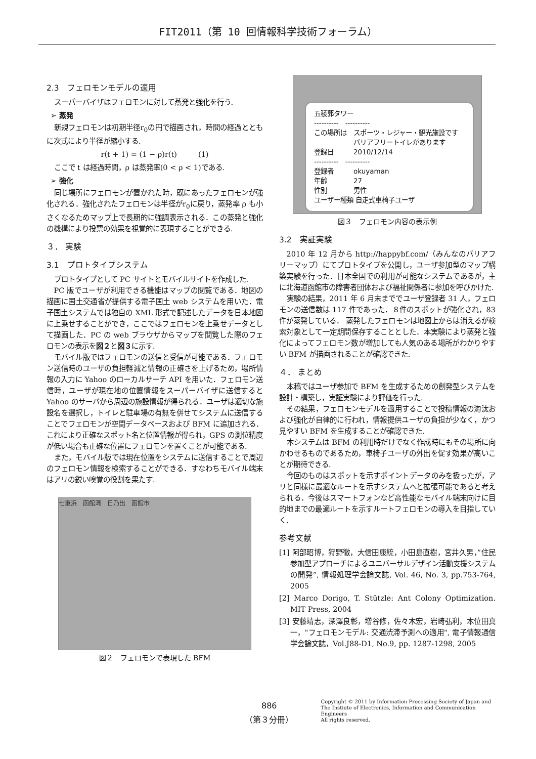FIT2011（第 10 回情報科学技術フォーラム）
2.3　フェロモンモデルの適用
スーパーバイザはフェロモンに対して蒸発と強化を行う.
➢ 蒸発
新規フェロモンは初期半径r<sub>0</sub>の円で描画され，時間の経過とともに次式により半径が縮小する.
r(t + 1) = (1 − ρ)r(t)　　　(1)
ここで t は経過時間，ρ は蒸発率(0 < ρ < 1)である.
➢ 強化
同じ場所にフェロモンが置かれた時，既にあったフェロモンが強化される．強化されたフェロモンは半径がr<sub>0</sub>に戻り，蒸発率 ρ も小さくなるためマップ上で長期的に強調表示される．この蒸発と強化の機構により投票の効果を視覚的に表現することができる.
３． 実験
3.1　プロトタイプシステム
プロトタイプとして PC サイトとモバイルサイトを作成した.
PC 版でユーザが利用できる機能はマップの閲覧である．地図の描画に国土交通省が提供する電子国土 web システムを用いた．電子国土システムでは独自の XML 形式で記述したデータを日本地図に上乗せすることができ，ここではフェロモンを上乗せデータとして描画した．PC の web ブラウザからマップを閲覧した際のフェロモンの表示を図２と図３に示す.
モバイル版ではフェロモンの送信と受信が可能である．フェロモン送信時のユーザの負担軽減と情報の正確さを上げるため，場所情報の入力に Yahoo のローカルサーチ API を用いた．フェロモン送信時，ユーザが現在地の位置情報をスーパーバイザに送信すると Yahoo のサーバから周辺の施設情報が得られる．ユーザは適切な施設名を選択し，トイレと駐車場の有無を併せてシステムに送信することでフェロモンが空間データベースおよび BFM に追加される．これにより正確なスポット名と位置情報が得られ，GPS の測位精度が低い場合も正確な位置にフェロモンを置くことが可能である.
また，モバイル版では現在位置をシステムに送信することで周辺のフェロモン情報を検索することができる．すなわちモバイル端末はアリの鋭い嗅覚の役割を果たす.
七重浜　函館湾　日乃出　函館市
図２　フェロモンで表現した BFM
五稜郭タワー
----------　----------
この場所は　スポーツ・レジャー・観光施設です
　　　　　　バリアフリートイレがあります
登録日　　　2010/12/14
----------　----------
登録者　　　okuyaman
年齢　　　　27
性別　　　　男性
ユーザー種類 自走式車椅子ユーザ
図３　フェロモン内容の表示例
3.2　実証実験
2010 年 12 月から http://happybf.com/（みんなのバリアフリーマップ）にてプロトタイプを公開し，ユーザ参加型のマップ構築実験を行った．日本全国での利用が可能なシステムであるが，主に北海道函館市の障害者団体および福祉関係者に参加を呼びかけた.
実験の結果，2011 年 6 月末まででユーザ登録者 31 人，フェロモンの送信数は 117 件であった．８件のスポットが強化され，83 件が蒸発している． 蒸発したフェロモンは地図上からは消えるが検索対象として一定期間保存することとした．本実験により蒸発と強化によってフェロモン数が増加しても人気のある場所がわかりやすい BFM が描画されることが確認できた.
４． まとめ
本稿ではユーザ参加で BFM を生成するための創発型システムを設計・構築し，実証実験により評価を行った.
その結果，フェロモンモデルを適用することで投稿情報の淘汰および強化が自律的に行われ，情報提供ユーザの負担が少なく，かつ見やすい BFM を生成することが確認できた.
本システムは BFM の利用時だけでなく作成時にもその場所に向かわせるものであるため，車椅子ユーザの外出を促す効果が高いことが期待できる.
今回のものはスポットを示すポイントデータのみを扱ったが，アリと同様に最適なルートを示すシステムへと拡張可能であると考えられる．今後はスマートフォンなど高性能なモバイル端末向けに目的地までの最適ルートを示すルートフェロモンの導入を目指していく.
参考文献
[1] 阿部昭博，狩野徹，大信田康統，小田島直樹，宮井久男，”住民参加型アプローチによるユニバーサルデザイン活動支援システムの開発”, 情報処理学会論文誌, Vol. 46, No. 3, pp.753-764, 2005
[2] Marco Dorigo, T. Stützle: Ant Colony Optimization. MIT Press, 2004
[3] 安藤靖志，深澤良彰，増谷修，佐々木宏，岩崎弘利，本位田真一，"フェロモンモデル: 交通渋滞予測への適用", 電子情報通信学会論文誌，Vol.J88-D1, No.9, pp. 1287-1298, 2005
886
（第３分冊）
Copyright © 2011 by Information Processing Society of Japan and
The Instiute of Electronics, Information and Communication Engineers
All rights reserved.